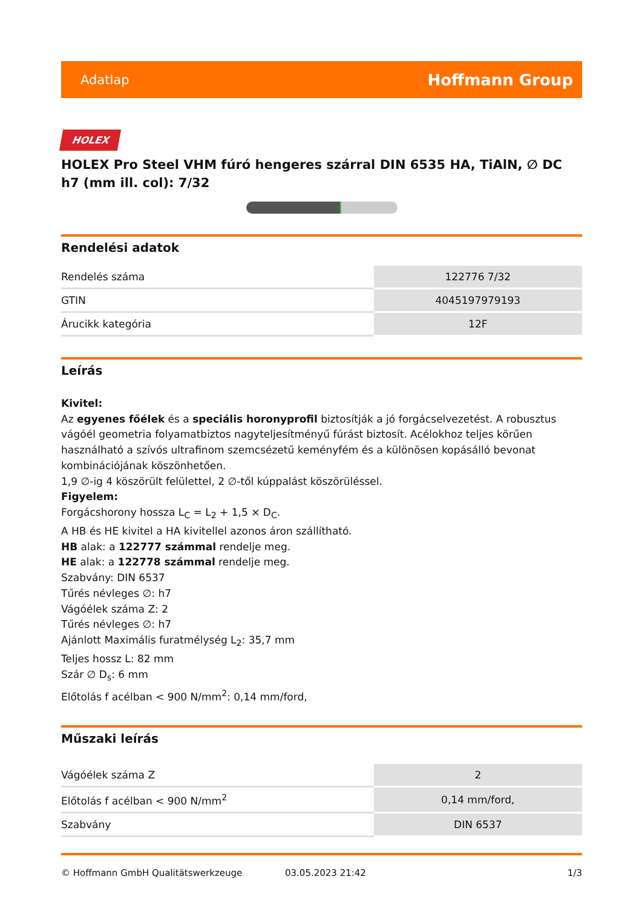Adatlap Hoffmann Group
HOLEX
HOLEX Pro Steel VHM fúró hengeres szárral DIN 6535 HA, TiAlN, ∅ DC h7 (mm ill. col): 7/32
Rendelési adatok
| Rendelés száma | 122776 7/32 |
| GTIN | 4045197979193 |
| Árucikk kategória | 12F |
Leírás
Kivitel:
Az egyenes főélek és a speciális horonyprofil biztosítják a jó forgácselvezetést. A robusztus vágóél geometria folyamatbiztos nagyteljesítményű fúrást biztosít. Acélokhoz teljes körűen használható a szívós ultrafinom szemcsézetű keményfém és a különösen kopásálló bevonat kombinációjának köszönhetően.
1,9 ∅-ig 4 köszörült felülettel, 2 ∅-től kúppalást köszörüléssel.
Figyelem:
Forgácshorony hossza L<sub>C</sub> = L<sub>2</sub> + 1,5 × D<sub>C</sub>.
A HB és HE kivitel a HA kivitellel azonos áron szállítható.
HB alak: a 122777 számmal rendelje meg.
HE alak: a 122778 számmal rendelje meg.
Szabvány: DIN 6537
Tűrés névleges ∅: h7
Vágóélek száma Z: 2
Tűrés névleges ∅: h7
Ajánlott Maximális furatmélység L<sub>2</sub>: 35,7 mm
Teljes hossz L: 82 mm
Szár ∅ D<sub>s</sub>: 6 mm
Előtolás f acélban < 900 N/mm<sup>2</sup>: 0,14 mm/ford,
Műszaki leírás
| Vágóélek száma Z | 2 |
| Előtolás f acélban < 900 N/mm<sup>2</sup> | 0,14 mm/ford, |
| Szabvány | DIN 6537 |
© Hoffmann GmbH Qualitätswerkzeuge 03.05.2023 21:42 1/3